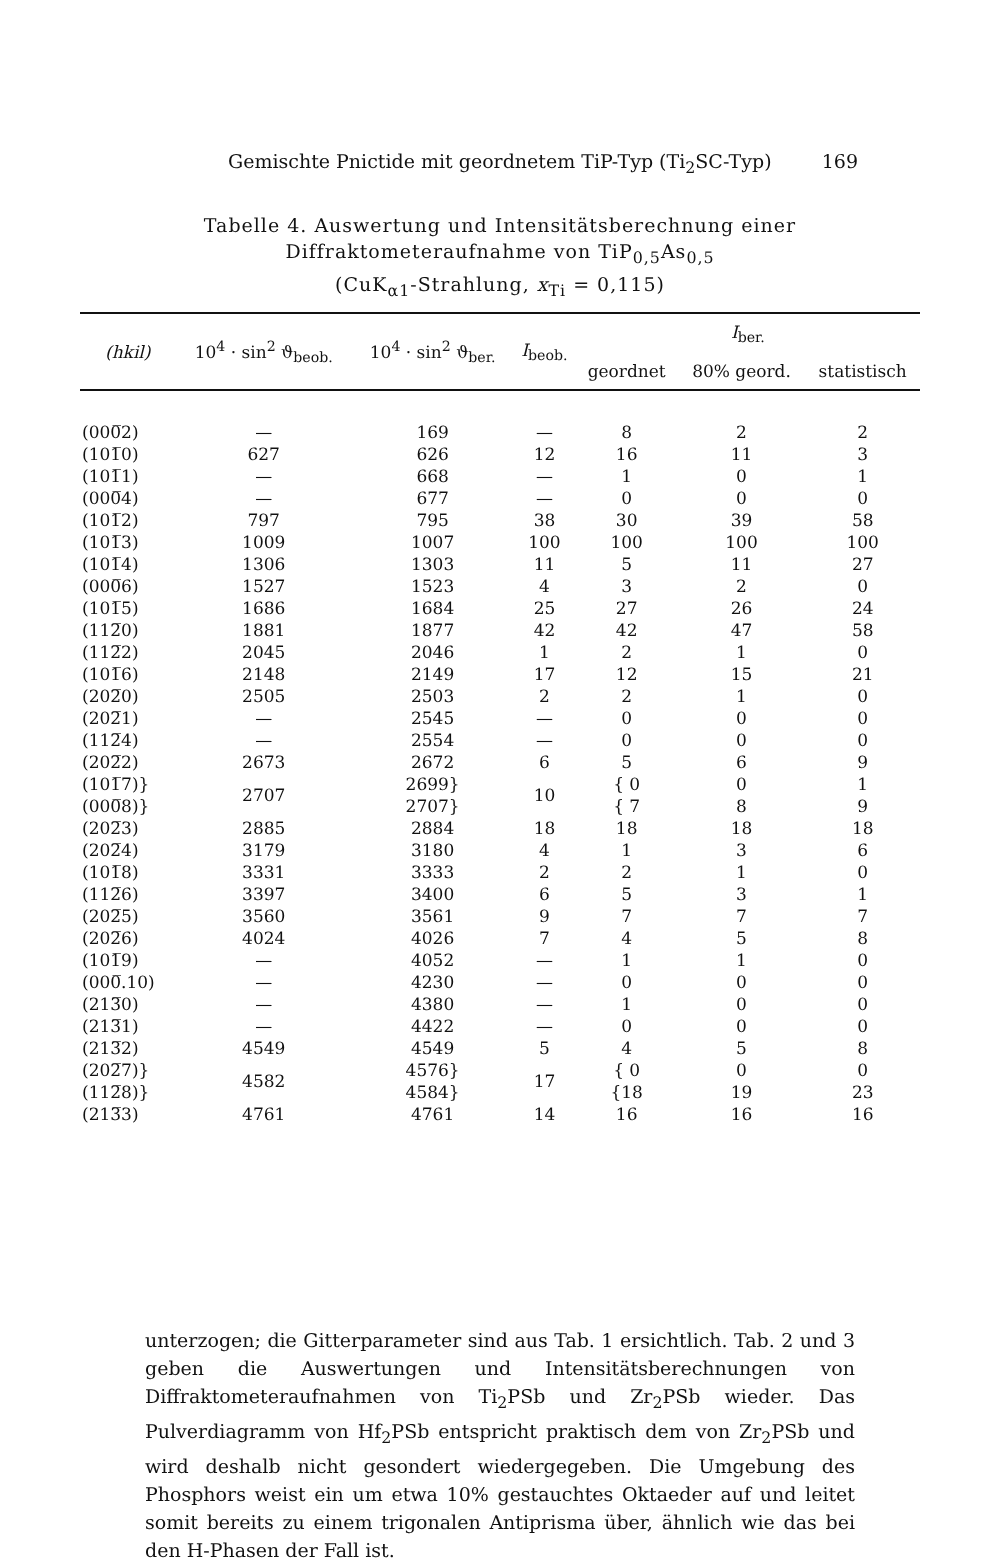Gemischte Pnictide mit geordnetem TiP-Typ (Ti<sub>2</sub>SC-Typ) 169
Tabelle 4. Auswertung und Intensitätsberechnung einer
Diffraktometeraufnahme von TiP<sub>0,5</sub>As<sub>0,5</sub>
(CuK<sub>α1</sub>-Strahlung, x<sub>Ti</sub> = 0,115)
| (hkil) | 10<sup>4</sup> · sin<sup>2</sup> ϑ<sub>beob.</sub> | 10<sup>4</sup> · sin<sup>2</sup> ϑ<sub>ber.</sub> | I<sub>beob.</sub> | I<sub>ber.</sub> | | |
| --- | --- | --- | --- | --- | --- | --- |
| | | | | geordnet | 80% geord. | statistisch |
| (000̅2) | — | 169 | — | 8 | 2 | 2 |
| (101̅0) | 627 | 626 | 12 | 16 | 11 | 3 |
| (101̅1) | — | 668 | — | 1 | 0 | 1 |
| (000̅4) | — | 677 | — | 0 | 0 | 0 |
| (101̅2) | 797 | 795 | 38 | 30 | 39 | 58 |
| (101̅3) | 1009 | 1007 | 100 | 100 | 100 | 100 |
| (101̅4) | 1306 | 1303 | 11 | 5 | 11 | 27 |
| (000̅6) | 1527 | 1523 | 4 | 3 | 2 | 0 |
| (101̅5) | 1686 | 1684 | 25 | 27 | 26 | 24 |
| (112̅0) | 1881 | 1877 | 42 | 42 | 47 | 58 |
| (112̅2) | 2045 | 2046 | 1 | 2 | 1 | 0 |
| (101̅6) | 2148 | 2149 | 17 | 12 | 15 | 21 |
| (202̅0) | 2505 | 2503 | 2 | 2 | 1 | 0 |
| (202̅1) | — | 2545 | — | 0 | 0 | 0 |
| (112̅4) | — | 2554 | — | 0 | 0 | 0 |
| (202̅2) | 2673 | 2672 | 6 | 5 | 6 | 9 |
| (101̅7)} | 2707 | 2699} | 10 | { 0 | 0 | 1 |
| (000̅8)} | | 2707} | | { 7 | 8 | 9 |
| (202̅3) | 2885 | 2884 | 18 | 18 | 18 | 18 |
| (202̅4) | 3179 | 3180 | 4 | 1 | 3 | 6 |
| (101̅8) | 3331 | 3333 | 2 | 2 | 1 | 0 |
| (112̅6) | 3397 | 3400 | 6 | 5 | 3 | 1 |
| (202̅5) | 3560 | 3561 | 9 | 7 | 7 | 7 |
| (202̅6) | 4024 | 4026 | 7 | 4 | 5 | 8 |
| (101̅9) | — | 4052 | — | 1 | 1 | 0 |
| (000̅.10) | — | 4230 | — | 0 | 0 | 0 |
| (213̅0) | — | 4380 | — | 1 | 0 | 0 |
| (213̅1) | — | 4422 | — | 0 | 0 | 0 |
| (213̅2) | 4549 | 4549 | 5 | 4 | 5 | 8 |
| (202̅7)} | 4582 | 4576} | 17 | { 0 | 0 | 0 |
| (112̅8)} | | 4584} | | {18 | 19 | 23 |
| (213̅3) | 4761 | 4761 | 14 | 16 | 16 | 16 |
unterzogen; die Gitterparameter sind aus Tab. 1 ersichtlich. Tab. 2 und 3 geben die Auswertungen und Intensitätsberechnungen von Diffraktometeraufnahmen von Ti<sub>2</sub>PSb und Zr<sub>2</sub>PSb wieder. Das Pulverdiagramm von Hf<sub>2</sub>PSb entspricht praktisch dem von Zr<sub>2</sub>PSb und wird deshalb nicht gesondert wiedergegeben. Die Umgebung des Phosphors weist ein um etwa 10% gestauchtes Oktaeder auf und leitet somit bereits zu einem trigonalen Antiprisma über, ähnlich wie das bei den H-Phasen der Fall ist.